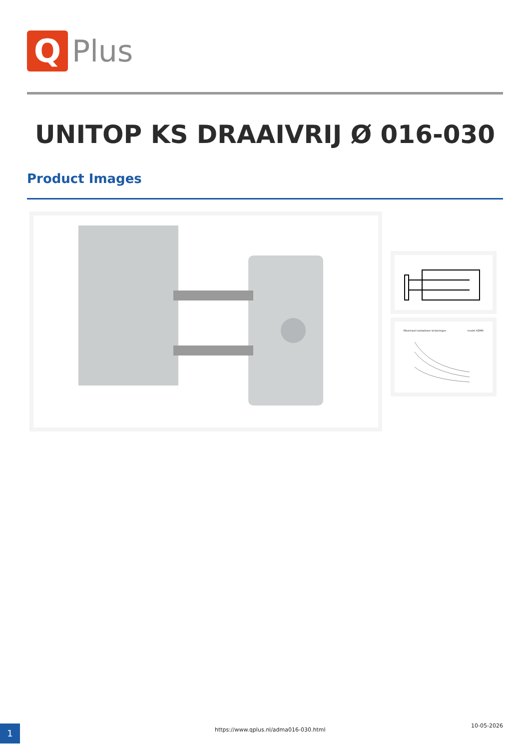Q
Plus
UNITOP KS DRAAIVRIJ Ø 016-030
Product Images
Maximaal toelaatbare belastingen model ADMA
1
https://www.qplus.nl/adma016-030.html
10-05-2026